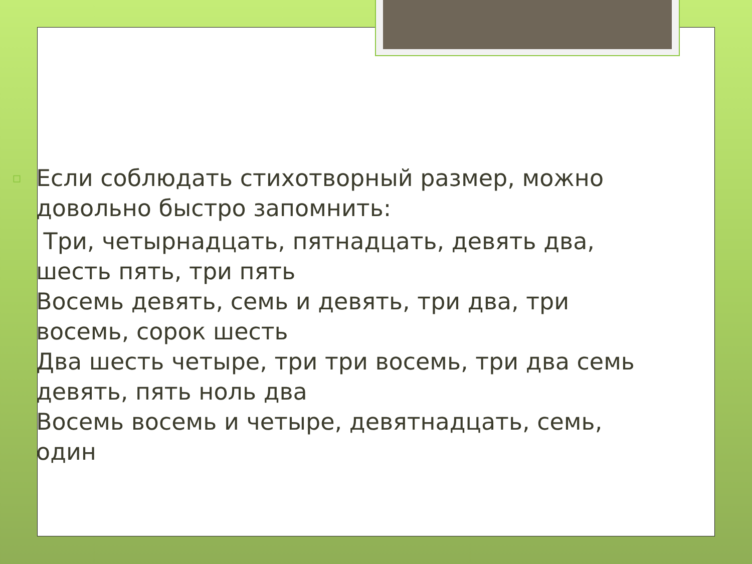▫ Если соблюдать стихотворный размер, можно довольно быстро запомнить:
Три, четырнадцать, пятнадцать, девять два, шесть пять, три пять
Восемь девять, семь и девять, три два, три восемь, сорок шесть
Два шесть четыре, три три восемь, три два семь девять, пять ноль два
Восемь восемь и четыре, девятнадцать, семь, один